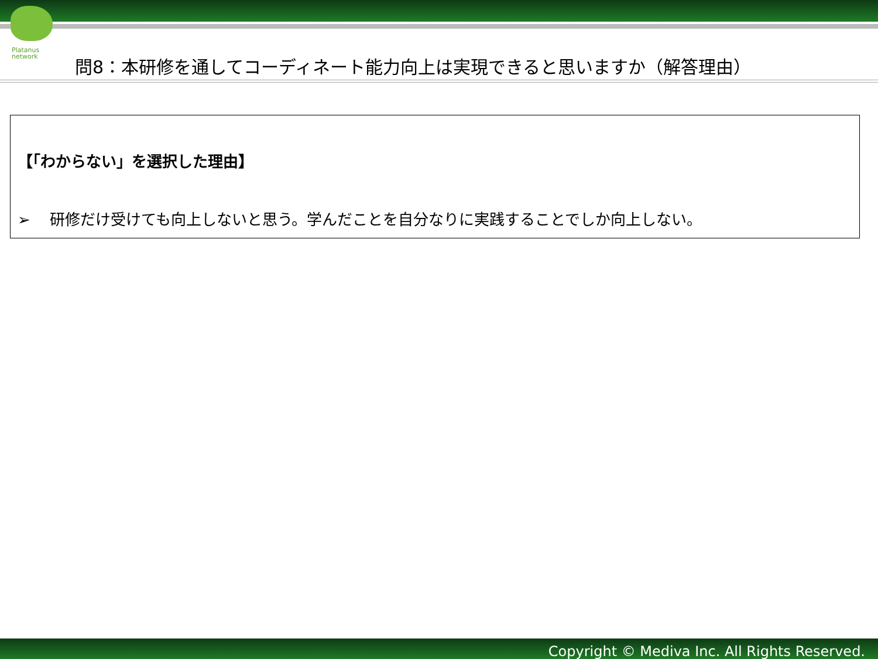Platanus
network
問8：本研修を通してコーディネート能力向上は実現できると思いますか（解答理由）
【「わからない」を選択した理由】
➢ 研修だけ受けても向上しないと思う。学んだことを自分なりに実践することでしか向上しない。
Copyright © Mediva Inc. All Rights Reserved.